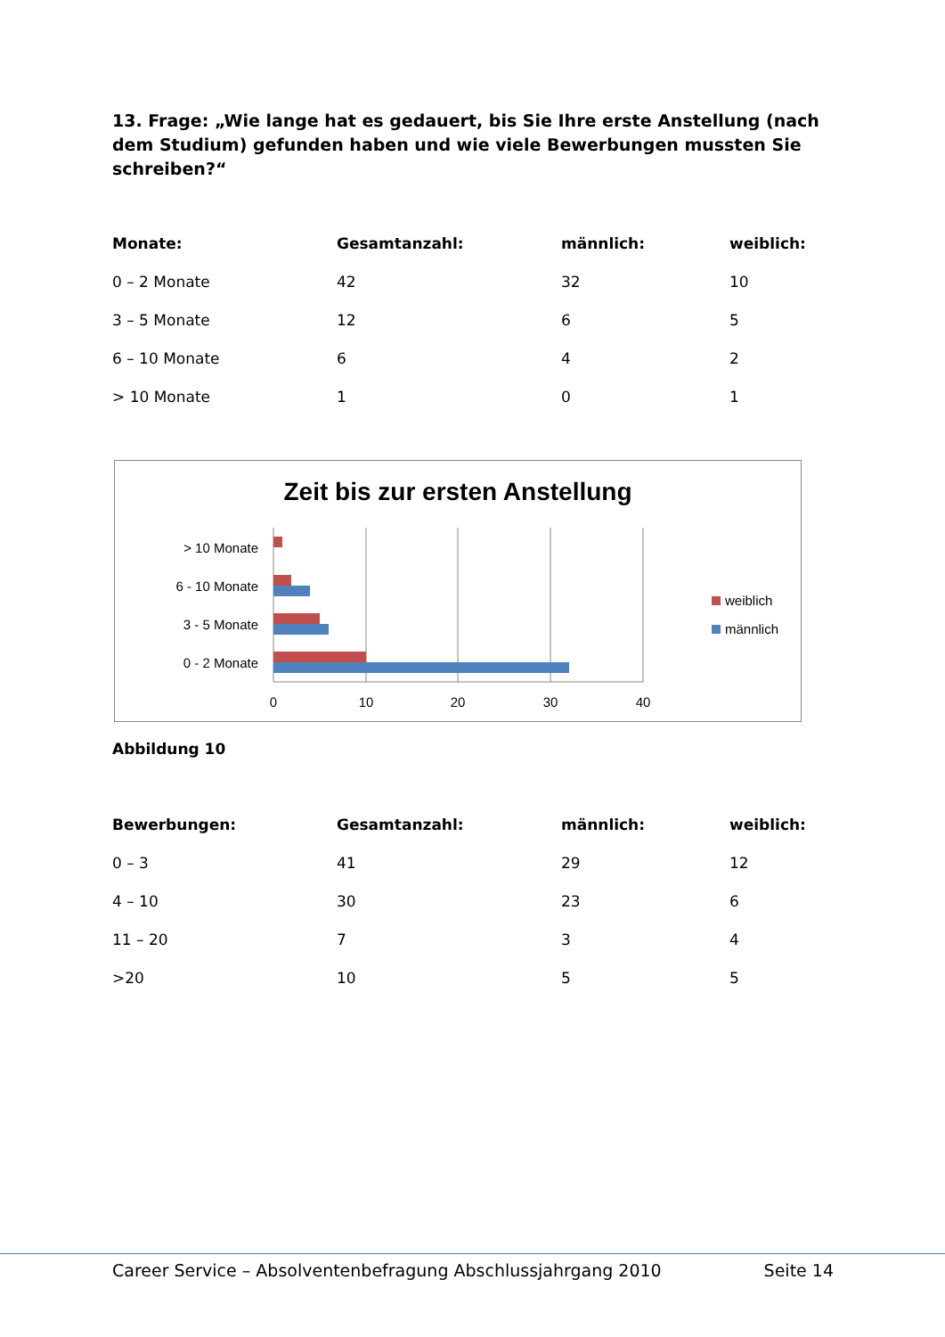13. Frage: „Wie lange hat es gedauert, bis Sie Ihre erste Anstellung (nach dem Studium) gefunden haben und wie viele Bewerbungen mussten Sie schreiben?“
| Monate: | Gesamtanzahl: | männlich: | weiblich: |
| --- | --- | --- | --- |
| 0 – 2 Monate | 42 | 32 | 10 |
| 3 – 5 Monate | 12 | 6 | 5 |
| 6 – 10 Monate | 6 | 4 | 2 |
| > 10 Monate | 1 | 0 | 1 |
Zeit bis zur ersten Anstellung
> 10 Monate
6 - 10 Monate
3 - 5 Monate
0 - 2 Monate
0
10
20
30
40
weiblich
männlich
Abbildung 10
| Bewerbungen: | Gesamtanzahl: | männlich: | weiblich: |
| --- | --- | --- | --- |
| 0 – 3 | 41 | 29 | 12 |
| 4 – 10 | 30 | 23 | 6 |
| 11 – 20 | 7 | 3 | 4 |
| >20 | 10 | 5 | 5 |
Career Service – Absolventenbefragung Abschlussjahrgang 2010 Seite 14